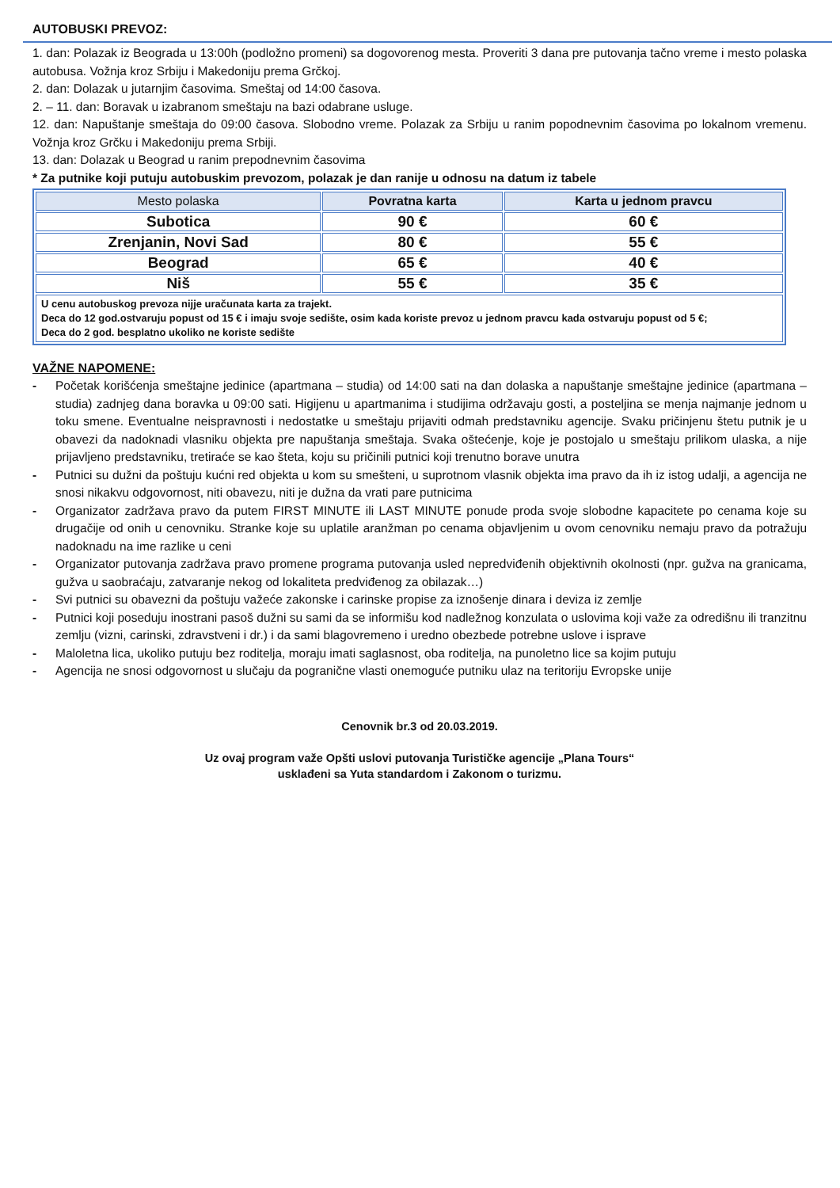AUTOBUSKI PREVOZ:
1. dan: Polazak iz Beograda u 13:00h (podložno promeni) sa dogovorenog mesta. Proveriti 3 dana pre putovanja tačno vreme i mesto polaska autobusa. Vožnja kroz Srbiju i Makedoniju prema Grčkoj.
2. dan: Dolazak u jutarnjim časovima. Smeštaj od 14:00 časova.
2. – 11. dan: Boravak u izabranom smeštaju na bazi odabrane usluge.
12. dan: Napuštanje smeštaja do 09:00 časova. Slobodno vreme. Polazak za Srbiju u ranim popodnevnim časovima po lokalnom vremenu. Vožnja kroz Grčku i Makedoniju prema Srbiji.
13. dan: Dolazak u Beograd u ranim prepodnevnim časovima
* Za putnike koji putuju autobuskim prevozom, polazak je dan ranije u odnosu na datum iz tabele
| Mesto polaska | Povratna karta | Karta u jednom pravcu |
| --- | --- | --- |
| Subotica | 90 € | 60 € |
| Zrenjanin, Novi Sad | 80 € | 55 € |
| Beograd | 65 € | 40 € |
| Niš | 55 € | 35 € |
| U cenu autobuskog prevoza nijje uračunata karta za trajekt. Deca do 12 god.ostvaruju popust od 15 € i imaju svoje sedište, osim kada koriste prevoz u jednom pravcu kada ostvaruju popust od 5 €; Deca do 2 god. besplatno ukoliko ne koriste sedište | | |
VAŽNE NAPOMENE:
- Početak korišćenja smeštajne jedinice (apartmana – studia) od 14:00 sati na dan dolaska a napuštanje smeštajne jedinice (apartmana – studia) zadnjeg dana boravka u 09:00 sati. Higijenu u apartmanima i studijima održavaju gosti, a posteljina se menja najmanje jednom u toku smene. Eventualne neispravnosti i nedostatke u smeštaju prijaviti odmah predstavniku agencije. Svaku pričinjenu štetu putnik je u obavezi da nadoknadi vlasniku objekta pre napuštanja smeštaja. Svaka oštećenje, koje je postojalo u smeštaju prilikom ulaska, a nije prijavljeno predstavniku, tretiraće se kao šteta, koju su pričinili putnici koji trenutno borave unutra
- Putnici su dužni da poštuju kućni red objekta u kom su smešteni, u suprotnom vlasnik objekta ima pravo da ih iz istog udalji, a agencija ne snosi nikakvu odgovornost, niti obavezu, niti je dužna da vrati pare putnicima
- Organizator zadržava pravo da putem FIRST MINUTE ili LAST MINUTE ponude proda svoje slobodne kapacitete po cenama koje su drugačije od onih u cenovniku. Stranke koje su uplatile aranžman po cenama objavljenim u ovom cenovniku nemaju pravo da potražuju nadoknadu na ime razlike u ceni
- Organizator putovanja zadržava pravo promene programa putovanja usled nepredviđenih objektivnih okolnosti (npr. gužva na granicama, gužva u saobraćaju, zatvaranje nekog od lokaliteta predviđenog za obilazak…)
- Svi putnici su obavezni da poštuju važeće zakonske i carinske propise za iznošenje dinara i deviza iz zemlje
- Putnici koji poseduju inostrani pasoš dužni su sami da se informišu kod nadležnog konzulata o uslovima koji važe za odredišnu ili tranzitnu zemlju (vizni, carinski, zdravstveni i dr.) i da sami blagovremeno i uredno obezbede potrebne uslove i isprave
- Maloletna lica, ukoliko putuju bez roditelja, moraju imati saglasnost, oba roditelja, na punoletno lice sa kojim putuju
- Agencija ne snosi odgovornost u slučaju da pogranične vlasti onemoguće putniku ulaz na teritoriju Evropske unije
Cenovnik br.3 od 20.03.2019.
Uz ovaj program važe Opšti uslovi putovanja Turističke agencije „Plana Tours“
usklađeni sa Yuta standardom i Zakonom o turizmu.